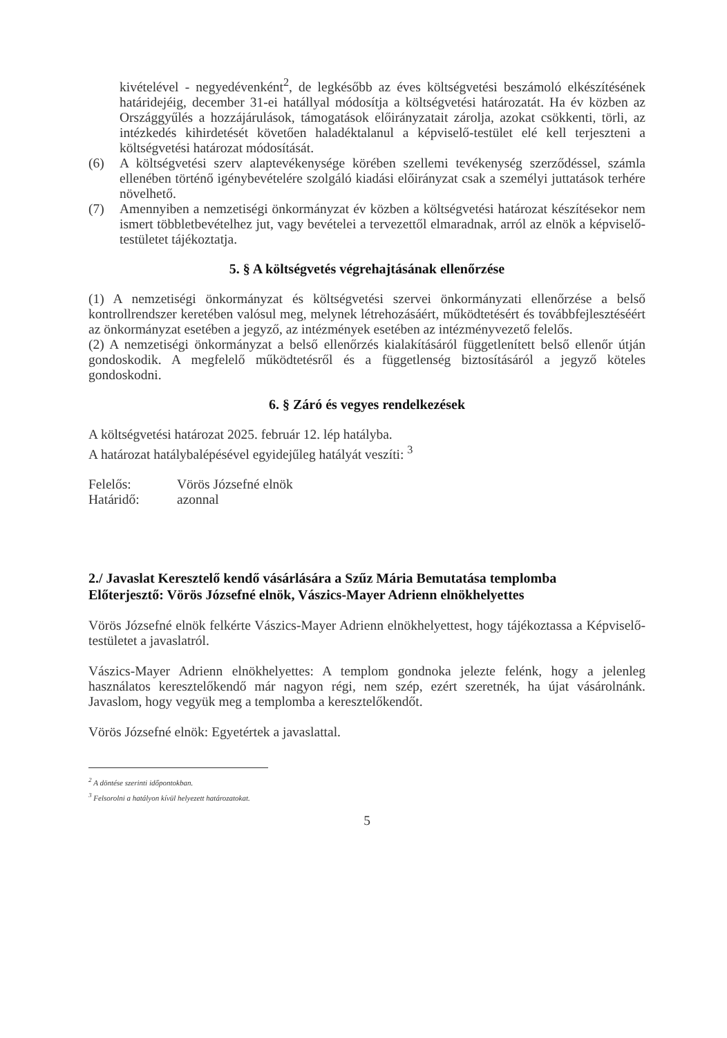kivételével - negyedévenként<sup>2</sup>, de legkésőbb az éves költségvetési beszámoló elkészítésének határidejéig, december 31-ei hatállyal módosítja a költségvetési határozatát. Ha év közben az Országgyűlés a hozzájárulások, támogatások előirányzatait zárolja, azokat csökkenti, törli, az intézkedés kihirdetését követően haladéktalanul a képviselő-testület elé kell terjeszteni a költségvetési határozat módosítását.
(6) A költségvetési szerv alaptevékenysége körében szellemi tevékenység szerződéssel, számla ellenében történő igénybevételére szolgáló kiadási előirányzat csak a személyi juttatások terhére növelhető.
(7) Amennyiben a nemzetiségi önkormányzat év közben a költségvetési határozat készítésekor nem ismert többletbevételhez jut, vagy bevételei a tervezettől elmaradnak, arról az elnök a képviselő-testületet tájékoztatja.
5. § A költségvetés végrehajtásának ellenőrzése
(1) A nemzetiségi önkormányzat és költségvetési szervei önkormányzati ellenőrzése a belső kontrollrendszer keretében valósul meg, melynek létrehozásáért, működtetésért és továbbfejlesztéséért az önkormányzat esetében a jegyző, az intézmények esetében az intézményvezető felelős.
(2) A nemzetiségi önkormányzat a belső ellenőrzés kialakításáról függetlenített belső ellenőr útján gondoskodik. A megfelelő működtetésről és a függetlenség biztosításáról a jegyző köteles gondoskodni.
6. § Záró és vegyes rendelkezések
A költségvetési határozat 2025. február 12. lép hatályba.
A határozat hatálybalépésével egyidejűleg hatályát veszíti: <sup>3</sup>
Felelős: Vörös Józsefné elnök
Határidő: azonnal
2./ Javaslat Keresztelő kendő vásárlására a Szűz Mária Bemutatása templomba
Előterjesztő: Vörös Józsefné elnök, Vászics-Mayer Adrienn elnökhelyettes
Vörös Józsefné elnök felkérte Vászics-Mayer Adrienn elnökhelyettest, hogy tájékoztassa a Képviselő-testületet a javaslatról.
Vászics-Mayer Adrienn elnökhelyettes: A templom gondnoka jelezte felénk, hogy a jelenleg használatos keresztelőkendő már nagyon régi, nem szép, ezért szeretnék, ha újat vásárolnánk. Javaslom, hogy vegyük meg a templomba a keresztelőkendőt.
Vörös Józsefné elnök: Egyetértek a javaslattal.
<sup>2</sup> A döntése szerinti időpontokban.
<sup>3</sup> Felsorolni a hatályon kívül helyezett határozatokat.
5